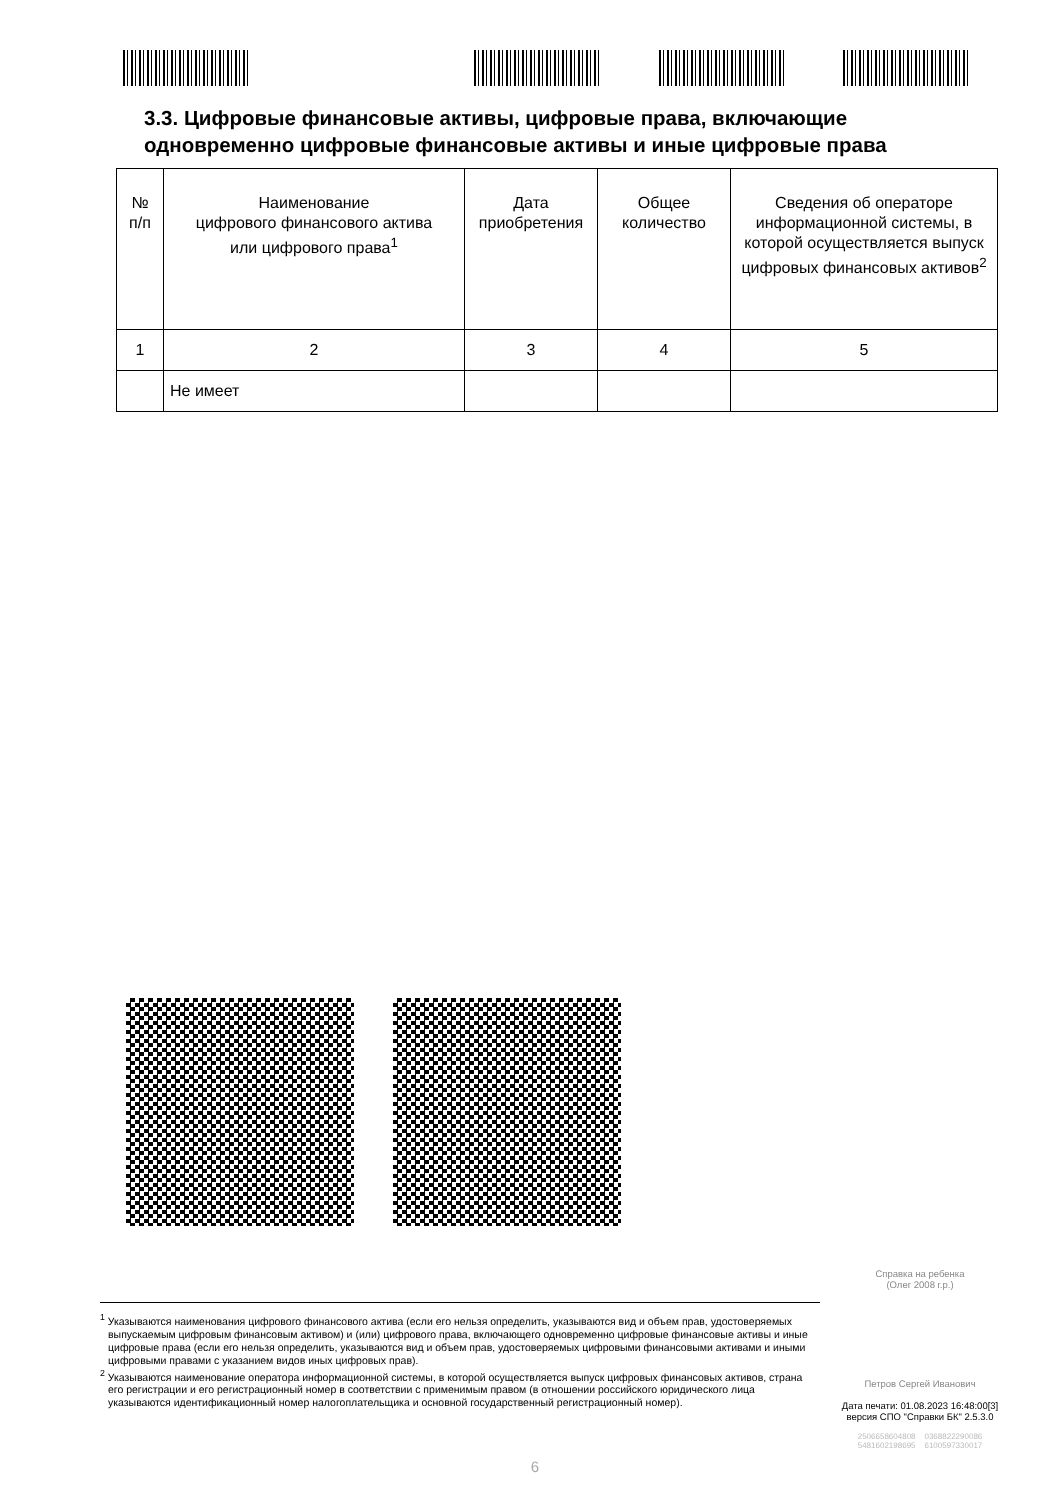3.3. Цифровые финансовые активы, цифровые права, включающие
одновременно цифровые финансовые активы и иные цифровые права
| № п/п | Наименование цифрового финансового актива или цифрового права<sup>1</sup> | Дата приобретения | Общее количество | Сведения об операторе информационной системы, в которой осуществляется выпуск цифровых финансовых активов<sup>2</sup> |
| --- | --- | --- | --- | --- |
| 1 | 2 | 3 | 4 | 5 |
| | Не имеет | | | |
Справка на ребенка
(Олег 2008 г.р.)
<sup>1</sup> Указываются наименования цифрового финансового актива (если его нельзя определить, указываются вид и объем прав, удостоверяемых выпускаемым цифровым финансовым активом) и (или) цифрового права, включающего одновременно цифровые финансовые активы и иные цифровые права (если его нельзя определить, указываются вид и объем прав, удостоверяемых цифровыми финансовыми активами и иными цифровыми правами с указанием видов иных цифровых прав).
<sup>2</sup> Указываются наименование оператора информационной системы, в которой осуществляется выпуск цифровых финансовых активов, страна его регистрации и его регистрационный номер в соответствии с применимым правом (в отношении российского юридического лица указываются идентификационный номер налогоплательщика и основной государственный регистрационный номер).
Петров Сергей Иванович
Дата печати: 01.08.2023 16:48:00[3]
версия СПО "Справки БК" 2.5.3.0
2506658604808 0368822290086
5481602198695 6100597330017
6